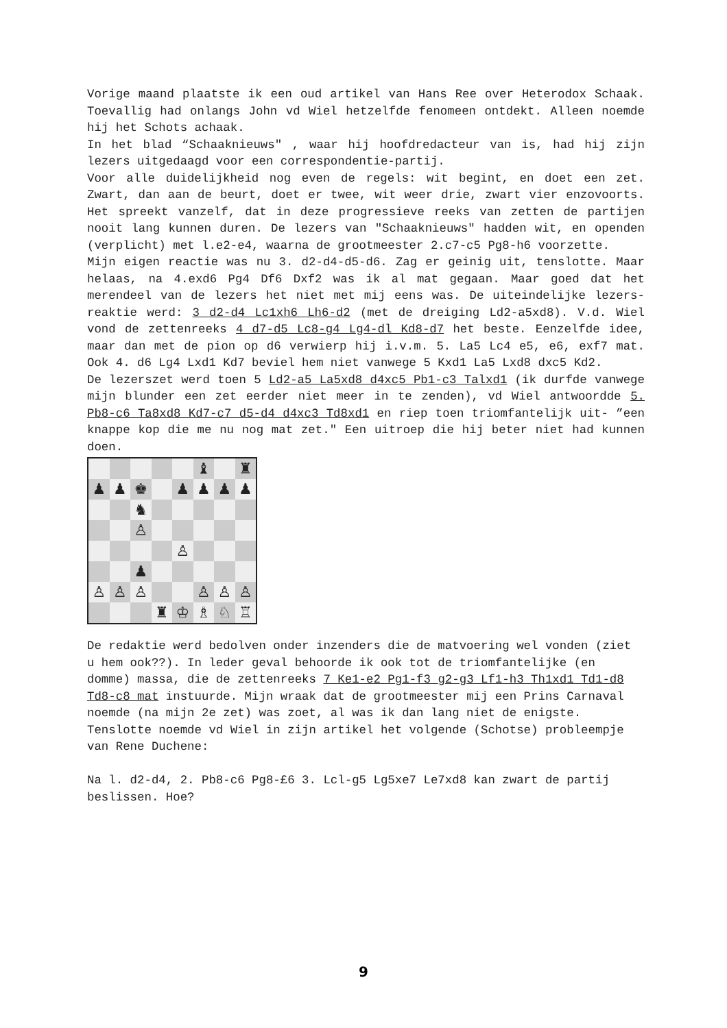Vorige maand plaatste ik een oud artikel van Hans Ree over Heterodox Schaak. Toevallig had onlangs John vd Wiel hetzelfde fenomeen ontdekt. Alleen noemde hij het Schots achaak.
In het blad “Schaaknieuws" , waar hij hoofdredacteur van is, had hij zijn lezers uitgedaagd voor een correspondentie-partij.
Voor alle duidelijkheid nog even de regels: wit begint, en doet een zet. Zwart, dan aan de beurt, doet er twee, wit weer drie, zwart vier enzovoorts. Het spreekt vanzelf, dat in deze progressieve reeks van zetten de partijen nooit lang kunnen duren. De lezers van "Schaaknieuws" hadden wit, en openden (verplicht) met l.e2-e4, waarna de grootmeester 2.c7-c5 Pg8-h6 voorzette.
Mijn eigen reactie was nu 3. d2-d4-d5-d6. Zag er geinig uit, tenslotte. Maar helaas, na 4.exd6 Pg4 Df6 Dxf2 was ik al mat gegaan. Maar goed dat het merendeel van de lezers het niet met mij eens was. De uiteindelijke lezers-reaktie werd: 3 d2-d4 Lc1xh6 Lh6-d2 (met de dreiging Ld2-a5xd8). V.d. Wiel vond de zettenreeks 4 d7-d5 Lc8-g4 Lg4-dl Kd8-d7 het beste. Eenzelfde idee, maar dan met de pion op d6 verwierp hij i.v.m. 5. La5 Lc4 e5, e6, exf7 mat. Ook 4. d6 Lg4 Lxd1 Kd7 beviel hem niet vanwege 5 Kxd1 La5 Lxd8 dxc5 Kd2.
De lezerszet werd toen 5 Ld2-a5 La5xd8 d4xc5 Pb1-c3 Talxd1 (ik durfde vanwege mijn blunder een zet eerder niet meer in te zenden), vd Wiel antwoordde 5. Pb8-c6 Ta8xd8 Kd7-c7 d5-d4 d4xc3 Td8xd1 en riep toen triomfantelijk uit- ”een knappe kop die me nu nog mat zet." Een uitroep die hij beter niet had kunnen doen.
♝
♜
♟
♟
♚
♟
♟
♟
♟
♞
♙
♙
♟
♙
♙
♙
♙
♙
♙
♜
♔
♗
♘
♖
De redaktie werd bedolven onder inzenders die de matvoering wel vonden (ziet u hem ook??). In leder geval behoorde ik ook tot de triomfantelijke (en domme) massa, die de zettenreeks 7 Ke1-e2 Pg1-f3 g2-g3 Lf1-h3 Th1xd1 Td1-d8 Td8-c8 mat instuurde. Mijn wraak dat de grootmeester mij een Prins Carnaval noemde (na mijn 2e zet) was zoet, al was ik dan lang niet de enigste.
Tenslotte noemde vd Wiel in zijn artikel het volgende (Schotse) probleempje van Rene Duchene:
Na l. d2-d4, 2. Pb8-c6 Pg8-£6 3. Lcl-g5 Lg5xe7 Le7xd8 kan zwart de partij beslissen. Hoe?
9